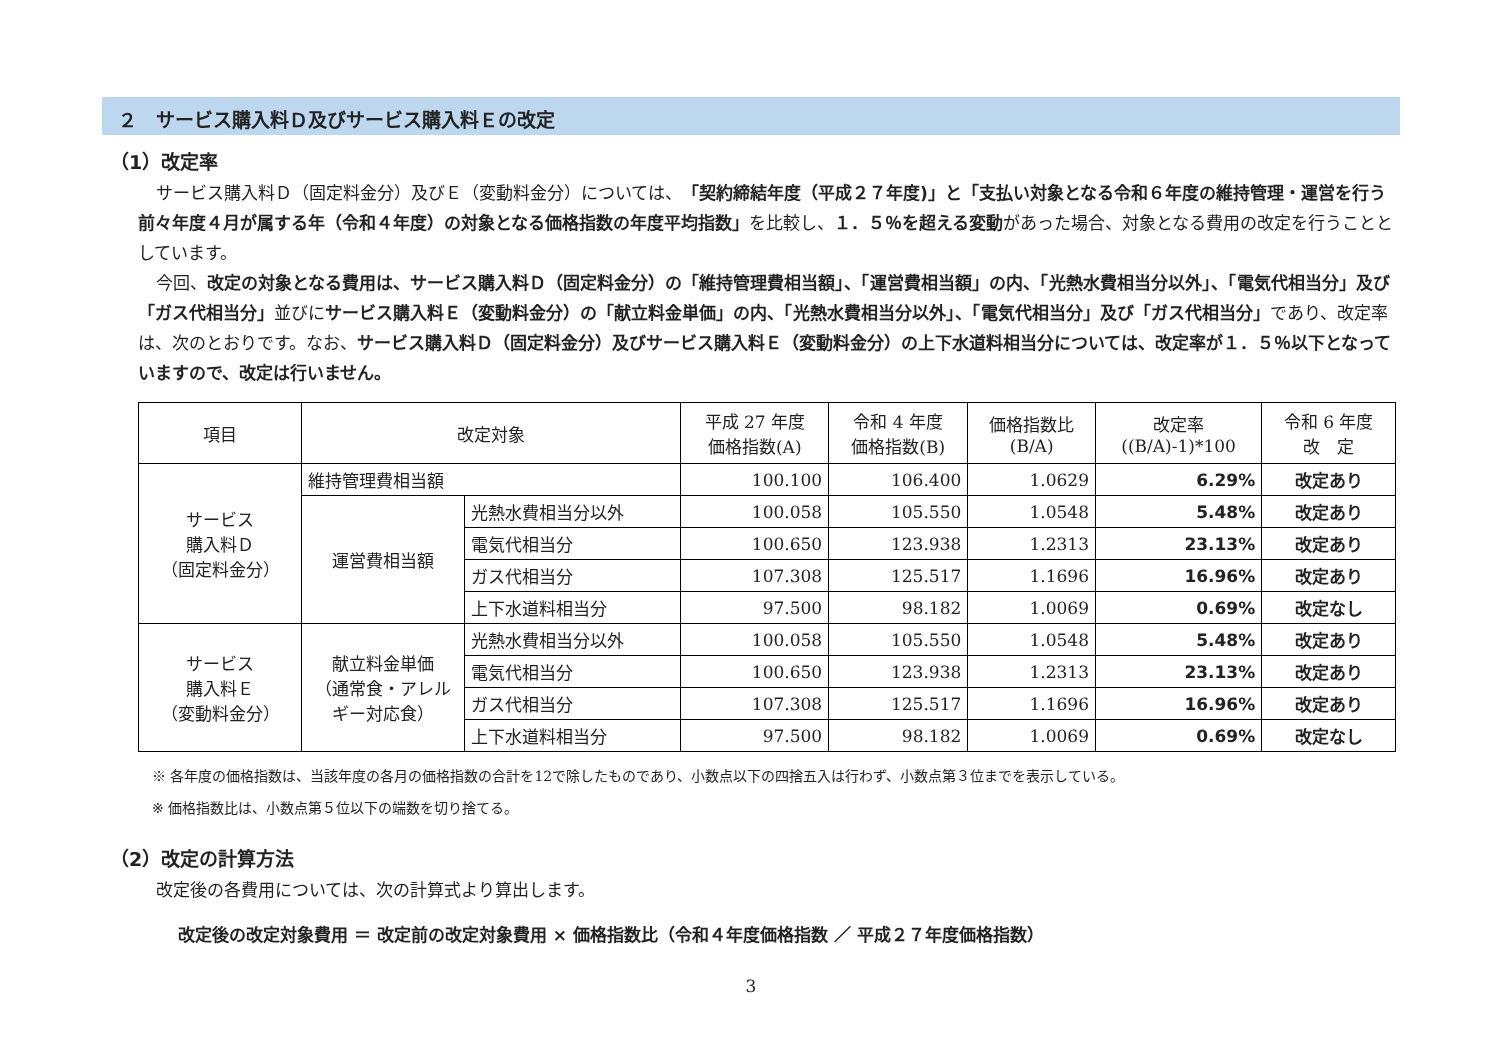２　サービス購入料Ｄ及びサービス購入料Ｅの改定
（1）改定率
サービス購入料Ｄ（固定料金分）及びＥ（変動料金分）については、「契約締結年度（平成２７年度)」と「支払い対象となる令和６年度の維持管理・運営を行う前々年度４月が属する年（令和４年度）の対象となる価格指数の年度平均指数」を比較し、１．５％を超える変動があった場合、対象となる費用の改定を行うこととしています。
今回、改定の対象となる費用は、サービス購入料Ｄ（固定料金分）の「維持管理費相当額」、「運営費相当額」の内、「光熱水費相当分以外」、「電気代相当分」及び「ガス代相当分」並びにサービス購入料Ｅ（変動料金分）の「献立料金単価」の内、「光熱水費相当分以外」、「電気代相当分」及び「ガス代相当分」であり、改定率は、次のとおりです。なお、サービス購入料Ｄ（固定料金分）及びサービス購入料Ｅ（変動料金分）の上下水道料相当分については、改定率が１．５％以下となっていますので、改定は行いません。
| 項目 | 改定対象 | | 平成 27 年度 価格指数(A) | 令和 4 年度 価格指数(B) | 価格指数比 (B/A) | 改定率 ((B/A)-1)*100 | 令和 6 年度 改 定 |
| --- | --- | --- | --- | --- | --- | --- | --- |
| サービス 購入料Ｄ （固定料金分） | 維持管理費相当額 | | 100.100 | 106.400 | 1.0629 | 6.29% | 改定あり |
| | 運営費相当額 | 光熱水費相当分以外 | 100.058 | 105.550 | 1.0548 | 5.48% | 改定あり |
| | | 電気代相当分 | 100.650 | 123.938 | 1.2313 | 23.13% | 改定あり |
| | | ガス代相当分 | 107.308 | 125.517 | 1.1696 | 16.96% | 改定あり |
| | | 上下水道料相当分 | 97.500 | 98.182 | 1.0069 | 0.69% | 改定なし |
| サービス 購入料Ｅ （変動料金分） | 献立料金単価 （通常食・アレルギー対応食） | 光熱水費相当分以外 | 100.058 | 105.550 | 1.0548 | 5.48% | 改定あり |
| | | 電気代相当分 | 100.650 | 123.938 | 1.2313 | 23.13% | 改定あり |
| | | ガス代相当分 | 107.308 | 125.517 | 1.1696 | 16.96% | 改定あり |
| | | 上下水道料相当分 | 97.500 | 98.182 | 1.0069 | 0.69% | 改定なし |
※ 各年度の価格指数は、当該年度の各月の価格指数の合計を12で除したものであり、小数点以下の四捨五入は行わず、小数点第３位までを表示している。
※ 価格指数比は、小数点第５位以下の端数を切り捨てる。
（2）改定の計算方法
改定後の各費用については、次の計算式より算出します。
改定後の改定対象費用 ＝ 改定前の改定対象費用 × 価格指数比（令和４年度価格指数 ／ 平成２７年度価格指数）
3